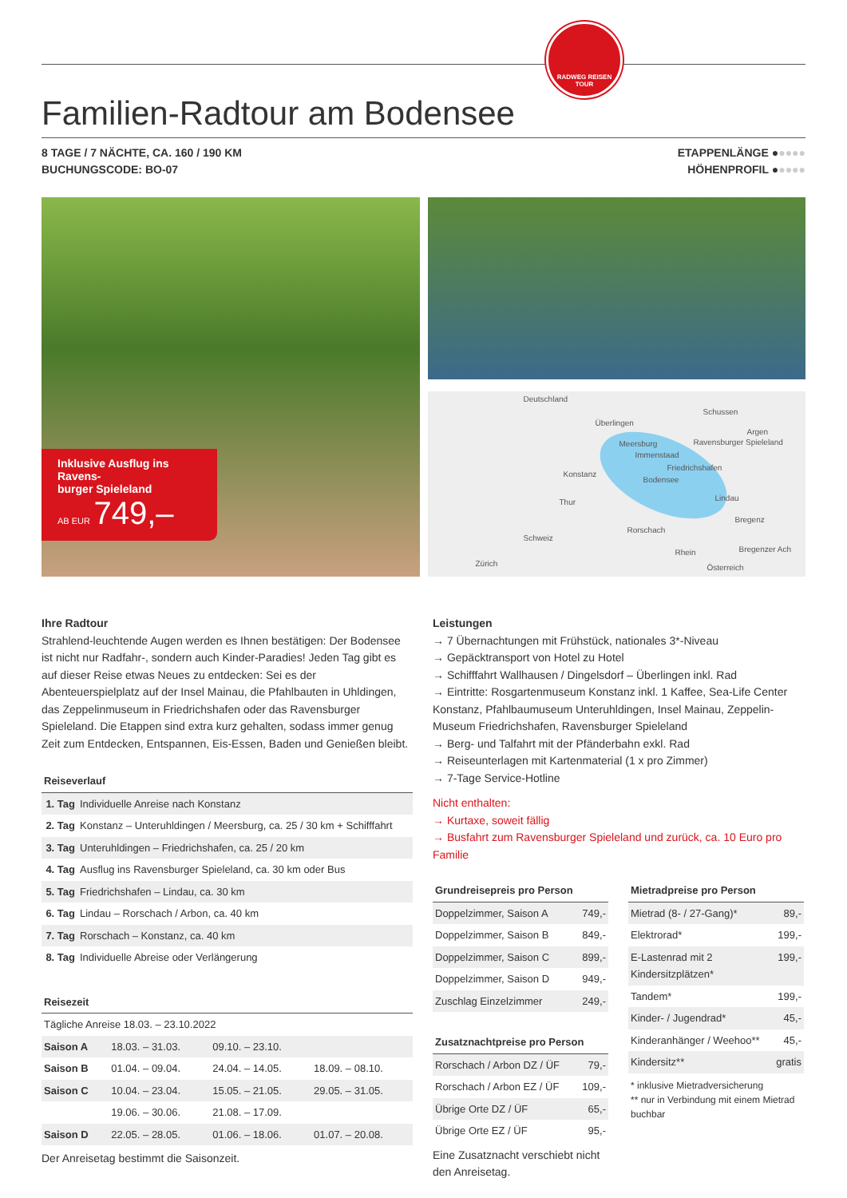RADWEG REISEN
TOUR
Familien-Radtour am Bodensee
8 TAGE / 7 NÄCHTE, CA. 160 / 190 KM
BUCHUNGSCODE: BO-07
ETAPPENLÄNGE ●●●●●
HÖHENPROFIL ●●●●●
Inklusive Ausflug ins Ravens-
burger Spieleland
AB EUR 749,–
Deutschland
Überlingen
Meersburg
Immenstaad
Konstanz
Friedrichshafen
Bodensee
Lindau
Bregenz
Rorschach
Schussen
Argen
Ravensburger Spieleland
Thur
Schweiz
Rhein Bregenzer Ach
Zürich Österreich
Ihre Radtour
Strahlend-leuchtende Augen werden es Ihnen bestätigen: Der Bodensee ist nicht nur Radfahr-, sondern auch Kinder-Paradies! Jeden Tag gibt es auf dieser Reise etwas Neues zu entdecken: Sei es der Abenteuerspielplatz auf der Insel Mainau, die Pfahlbauten in Uhldingen, das Zeppelinmuseum in Friedrichshafen oder das Ravensburger Spieleland. Die Etappen sind extra kurz gehalten, sodass immer genug Zeit zum Entdecken, Entspannen, Eis-Essen, Baden und Genießen bleibt.
| Reiseverlauf | |
| --- | --- |
| 1. Tag | Individuelle Anreise nach Konstanz |
| 2. Tag | Konstanz – Unteruhldingen / Meersburg, ca. 25 / 30 km + Schifffahrt |
| 3. Tag | Unteruhldingen – Friedrichshafen, ca. 25 / 20 km |
| 4. Tag | Ausflug ins Ravensburger Spieleland, ca. 30 km oder Bus |
| 5. Tag | Friedrichshafen – Lindau, ca. 30 km |
| 6. Tag | Lindau – Rorschach / Arbon, ca. 40 km |
| 7. Tag | Rorschach – Konstanz, ca. 40 km |
| 8. Tag | Individuelle Abreise oder Verlängerung |
| Reisezeit | | | |
| --- | --- | --- | --- |
| Tägliche Anreise 18.03. – 23.10.2022 | | | |
| Saison A | 18.03. – 31.03. | 09.10. – 23.10. | |
| Saison B | 01.04. – 09.04. | 24.04. – 14.05. | 18.09. – 08.10. |
| Saison C | 10.04. – 23.04. | 15.05. – 21.05. | 29.05. – 31.05. |
| | 19.06. – 30.06. | 21.08. – 17.09. | |
| Saison D | 22.05. – 28.05. | 01.06. – 18.06. | 01.07. – 20.08. |
Der Anreisetag bestimmt die Saisonzeit.
Leistungen
→ 7 Übernachtungen mit Frühstück, nationales 3*-Niveau
→ Gepäcktransport von Hotel zu Hotel
→ Schifffahrt Wallhausen / Dingelsdorf – Überlingen inkl. Rad
→ Eintritte: Rosgartenmuseum Konstanz inkl. 1 Kaffee, Sea-Life Center Konstanz, Pfahlbaumuseum Unteruhldingen, Insel Mainau, Zeppelin-Museum Friedrichshafen, Ravensburger Spieleland
→ Berg- und Talfahrt mit der Pfänderbahn exkl. Rad
→ Reiseunterlagen mit Kartenmaterial (1 x pro Zimmer)
→ 7-Tage Service-Hotline
Nicht enthalten:
→ Kurtaxe, soweit fällig
→ Busfahrt zum Ravensburger Spieleland und zurück, ca. 10 Euro pro Familie
| Grundreisepreis pro Person | |
| --- | --- |
| Doppelzimmer, Saison A | 749,- |
| Doppelzimmer, Saison B | 849,- |
| Doppelzimmer, Saison C | 899,- |
| Doppelzimmer, Saison D | 949,- |
| Zuschlag Einzelzimmer | 249,- |
| Zusatznachtpreise pro Person | |
| --- | --- |
| Rorschach / Arbon DZ / ÜF | 79,- |
| Rorschach / Arbon EZ / ÜF | 109,- |
| Übrige Orte DZ / ÜF | 65,- |
| Übrige Orte EZ / ÜF | 95,- |
Eine Zusatznacht verschiebt nicht den Anreisetag.
| Mietradpreise pro Person | |
| --- | --- |
| Mietrad (8- / 27-Gang)* | 89,- |
| Elektrorad* | 199,- |
| E-Lastenrad mit 2 Kindersitzplätzen* | 199,- |
| Tandem* | 199,- |
| Kinder- / Jugendrad* | 45,- |
| Kinderanhänger / Weehoo** | 45,- |
| Kindersitz** | gratis |
* inklusive Mietradversicherung
** nur in Verbindung mit einem Mietrad buchbar